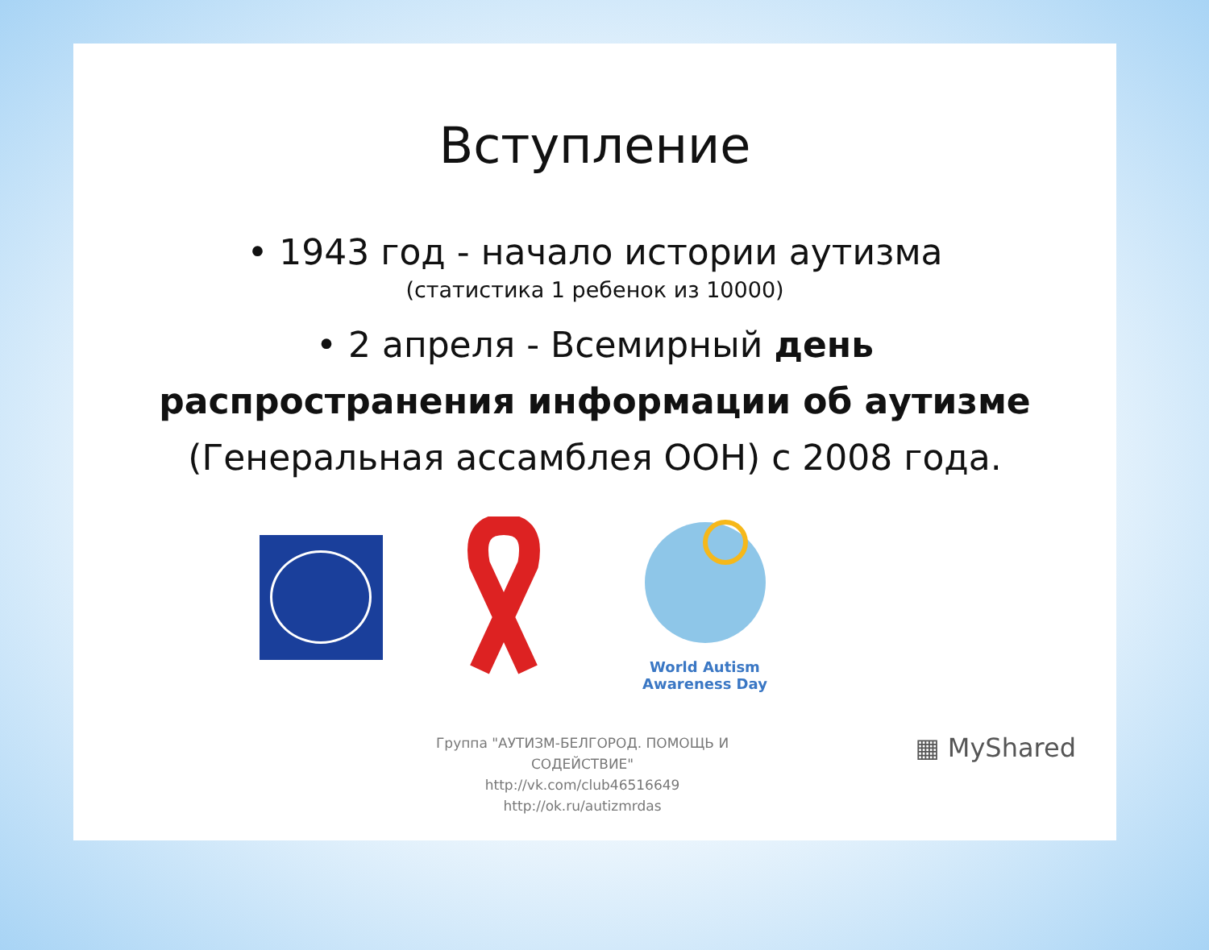Вступление
• 1943 год - начало истории аутизма
(статистика 1 ребенок из 10000)
• 2 апреля - Всемирный день
распространения информации об аутизме
(Генеральная ассамблея ООН) с 2008 года.
World Autism
Awareness Day
Группа "АУТИЗМ-БЕЛГОРОД. ПОМОЩЬ И
СОДЕЙСТВИЕ"
http://vk.com/club46516649
http://ok.ru/autizmrdas
▦ MyShared